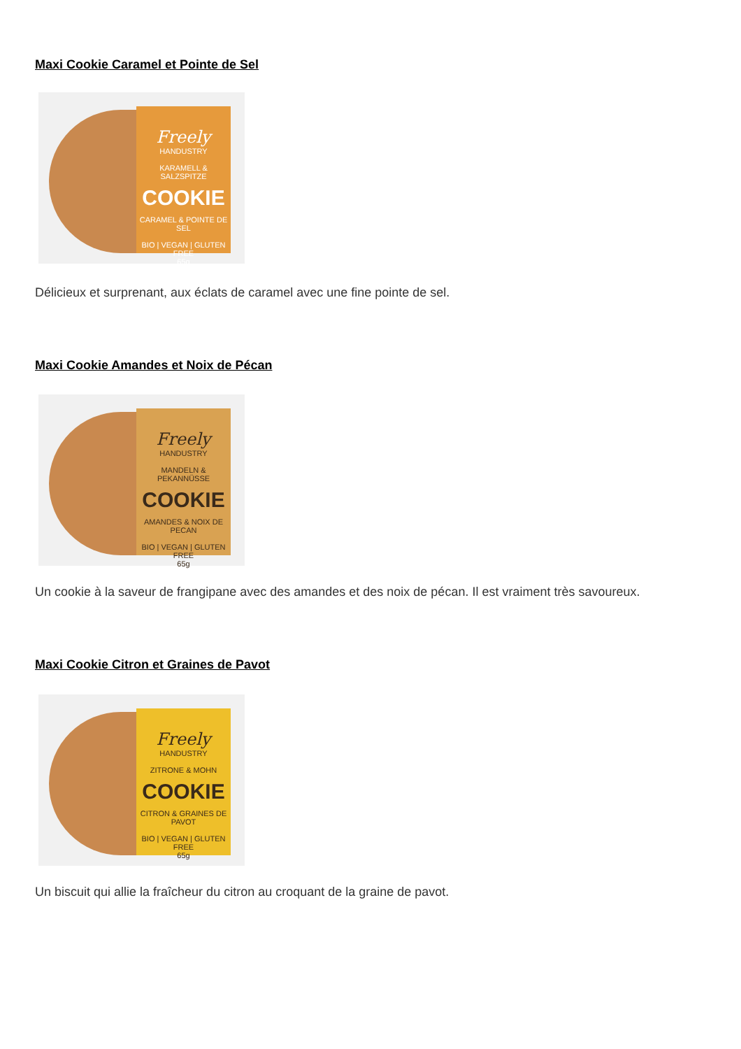Maxi Cookie Caramel et Pointe de Sel
Freely
HANDUSTRY
KARAMELL & SALZSPITZE
COOKIE
CARAMEL & POINTE DE SEL
BIO | VEGAN | GLUTEN FREE
65g
Délicieux et surprenant, aux éclats de caramel avec une fine pointe de sel.
Maxi Cookie Amandes et Noix de Pécan
Freely
HANDUSTRY
MANDELN & PEKANNÜSSE
COOKIE
AMANDES & NOIX DE PECAN
BIO | VEGAN | GLUTEN FREE
65g
Un cookie à la saveur de frangipane avec des amandes et des noix de pécan. Il est vraiment très savoureux.
Maxi Cookie Citron et Graines de Pavot
Freely
HANDUSTRY
ZITRONE & MOHN
COOKIE
CITRON & GRAINES DE PAVOT
BIO | VEGAN | GLUTEN FREE
65g
Un biscuit qui allie la fraîcheur du citron au croquant de la graine de pavot.